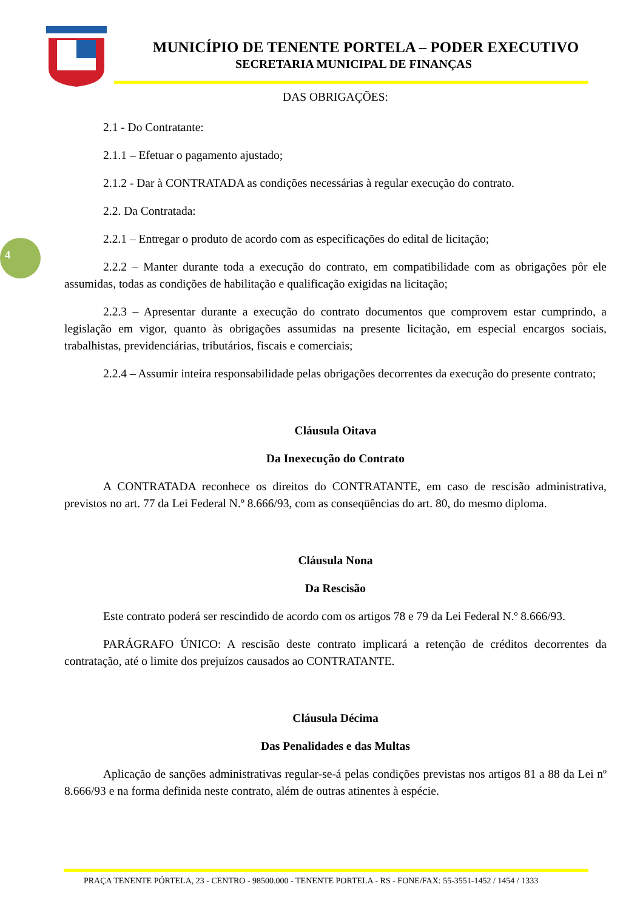MUNICÍPIO DE TENENTE PORTELA – PODER EXECUTIVO
SECRETARIA MUNICIPAL DE FINANÇAS
4
DAS OBRIGAÇÕES:
2.1 - Do Contratante:
2.1.1 – Efetuar o pagamento ajustado;
2.1.2 - Dar à CONTRATADA as condições necessárias à regular execução do contrato.
2.2. Da Contratada:
2.2.1 – Entregar o produto de acordo com as especificações do edital de licitação;
2.2.2 – Manter durante toda a execução do contrato, em compatibilidade com as obrigações pôr ele assumidas, todas as condições de habilitação e qualificação exigidas na licitação;
2.2.3 – Apresentar durante a execução do contrato documentos que comprovem estar cumprindo, a legislação em vigor, quanto às obrigações assumidas na presente licitação, em especial encargos sociais, trabalhistas, previdenciárias, tributários, fiscais e comerciais;
2.2.4 – Assumir inteira responsabilidade pelas obrigações decorrentes da execução do presente contrato;
Cláusula Oitava
Da Inexecução do Contrato
A CONTRATADA reconhece os direitos do CONTRATANTE, em caso de rescisão administrativa, previstos no art. 77 da Lei Federal N.º 8.666/93, com as conseqüências do art. 80, do mesmo diploma.
Cláusula Nona
Da Rescisão
Este contrato poderá ser rescindido de acordo com os artigos 78 e 79 da Lei Federal N.º 8.666/93.
PARÁGRAFO ÚNICO: A rescisão deste contrato implicará a retenção de créditos decorrentes da contratação, até o limite dos prejuízos causados ao CONTRATANTE.
Cláusula Décima
Das Penalidades e das Multas
Aplicação de sanções administrativas regular-se-á pelas condições previstas nos artigos 81 a 88 da Lei nº 8.666/93 e na forma definida neste contrato, além de outras atinentes à espécie.
PRAÇA TENENTE PÓRTELA, 23 - CENTRO - 98500.000 - TENENTE PORTELA - RS - FONE/FAX: 55-3551-1452 / 1454 / 1333